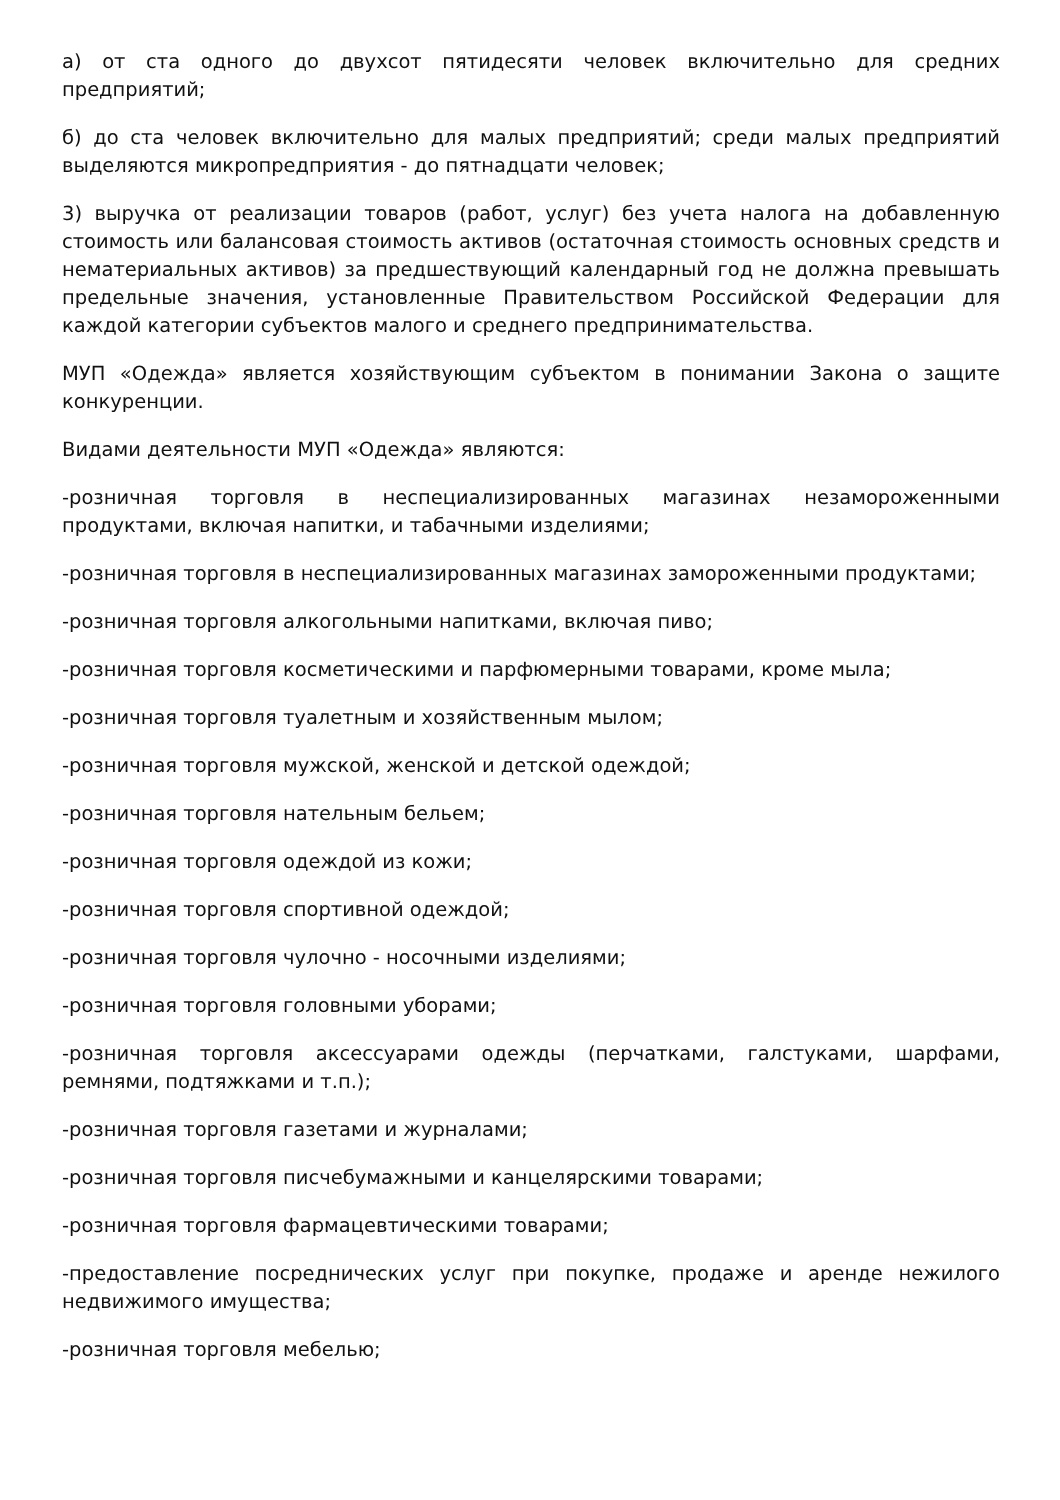а) от ста одного до двухсот пятидесяти человек включительно для средних предприятий;
б) до ста человек включительно для малых предприятий; среди малых предприятий выделяются микропредприятия - до пятнадцати человек;
3) выручка от реализации товаров (работ, услуг) без учета налога на добавленную стоимость или балансовая стоимость активов (остаточная стоимость основных средств и нематериальных активов) за предшествующий календарный год не должна превышать предельные значения, установленные Правительством Российской Федерации для каждой категории субъектов малого и среднего предпринимательства.
МУП «Одежда» является хозяйствующим субъектом в понимании Закона о защите конкуренции.
Видами деятельности МУП «Одежда» являются:
-розничная торговля в неспециализированных магазинах незамороженными продуктами, включая напитки, и табачными изделиями;
-розничная торговля в неспециализированных магазинах замороженными продуктами;
-розничная торговля алкогольными напитками, включая пиво;
-розничная торговля косметическими и парфюмерными товарами, кроме мыла;
-розничная торговля туалетным и хозяйственным мылом;
-розничная торговля мужской, женской и детской одеждой;
-розничная торговля нательным бельем;
-розничная торговля одеждой из кожи;
-розничная торговля спортивной одеждой;
-розничная торговля чулочно - носочными изделиями;
-розничная торговля головными уборами;
-розничная торговля аксессуарами одежды (перчатками, галстуками, шарфами, ремнями, подтяжками и т.п.);
-розничная торговля газетами и журналами;
-розничная торговля писчебумажными и канцелярскими товарами;
-розничная торговля фармацевтическими товарами;
-предоставление посреднических услуг при покупке, продаже и аренде нежилого недвижимого имущества;
-розничная торговля мебелью;